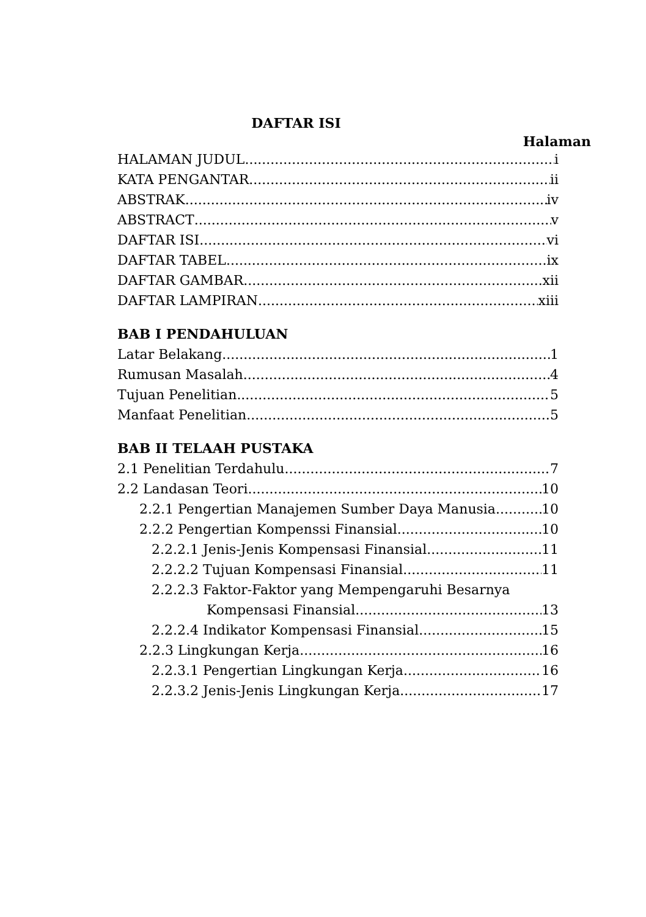DAFTAR ISI
Halaman
HALAMAN JUDUL i
KATA PENGANTAR ii
ABSTRAK iv
ABSTRACT v
DAFTAR ISI vi
DAFTAR TABEL ix
DAFTAR GAMBAR xii
DAFTAR LAMPIRAN xiii
BAB I PENDAHULUAN
Latar Belakang 1
Rumusan Masalah 4
Tujuan Penelitian 5
Manfaat Penelitian 5
BAB II TELAAH PUSTAKA
2.1 Penelitian Terdahulu 7
2.2 Landasan Teori 10
2.2.1 Pengertian Manajemen Sumber Daya Manusia 10
2.2.2 Pengertian Kompenssi Finansial 10
2.2.2.1 Jenis-Jenis Kompensasi Finansial 11
2.2.2.2 Tujuan Kompensasi Finansial 11
2.2.2.3 Faktor-Faktor yang Mempengaruhi Besarnya
Kompensasi Finansial 13
2.2.2.4 Indikator Kompensasi Finansial 15
2.2.3 Lingkungan Kerja 16
2.2.3.1 Pengertian Lingkungan Kerja 16
2.2.3.2 Jenis-Jenis Lingkungan Kerja 17